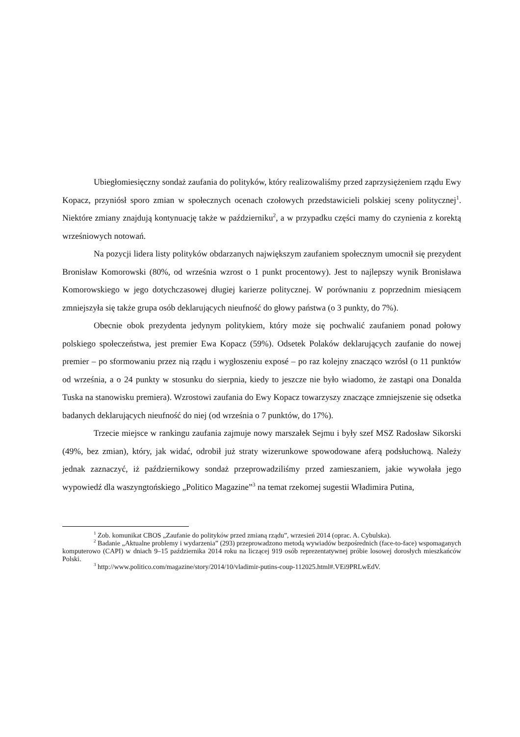Ubiegłomiesięczny sondaż zaufania do polityków, który realizowaliśmy przed zaprzysiężeniem rządu Ewy Kopacz, przyniósł sporo zmian w społecznych ocenach czołowych przedstawicieli polskiej sceny politycznej<sup>1</sup>. Niektóre zmiany znajdują kontynuację także w październiku<sup>2</sup>, a w przypadku części mamy do czynienia z korektą wrześniowych notowań.
Na pozycji lidera listy polityków obdarzanych największym zaufaniem społecznym umocnił się prezydent Bronisław Komorowski (80%, od września wzrost o 1 punkt procentowy). Jest to najlepszy wynik Bronisława Komorowskiego w jego dotychczasowej długiej karierze politycznej. W porównaniu z poprzednim miesiącem zmniejszyła się także grupa osób deklarujących nieufność do głowy państwa (o 3 punkty, do 7%).
Obecnie obok prezydenta jedynym politykiem, który może się pochwalić zaufaniem ponad połowy polskiego społeczeństwa, jest premier Ewa Kopacz (59%). Odsetek Polaków deklarujących zaufanie do nowej premier – po sformowaniu przez nią rządu i wygłoszeniu exposé – po raz kolejny znacząco wzrósł (o 11 punktów od września, a o 24 punkty w stosunku do sierpnia, kiedy to jeszcze nie było wiadomo, że zastąpi ona Donalda Tuska na stanowisku premiera). Wzrostowi zaufania do Ewy Kopacz towarzyszy znaczące zmniejszenie się odsetka badanych deklarujących nieufność do niej (od września o 7 punktów, do 17%).
Trzecie miejsce w rankingu zaufania zajmuje nowy marszałek Sejmu i były szef MSZ Radosław Sikorski (49%, bez zmian), który, jak widać, odrobił już straty wizerunkowe spowodowane aferą podsłuchową. Należy jednak zaznaczyć, iż październikowy sondaż przeprowadziliśmy przed zamieszaniem, jakie wywołała jego wypowiedź dla waszyngtońskiego „Politico Magazine”<sup>3</sup> na temat rzekomej sugestii Władimira Putina,
<sup>1</sup> Zob. komunikat CBOS „Zaufanie do polityków przed zmianą rządu”, wrzesień 2014 (oprac. A. Cybulska).
<sup>2</sup> Badanie „Aktualne problemy i wydarzenia” (293) przeprowadzono metodą wywiadów bezpośrednich (face-to-face) wspomaganych komputerowo (CAPI) w dniach 9–15 października 2014 roku na liczącej 919 osób reprezentatywnej próbie losowej dorosłych mieszkańców Polski.
<sup>3</sup> http://www.politico.com/magazine/story/2014/10/vladimir-putins-coup-112025.html#.VEi9PRLwEdV.